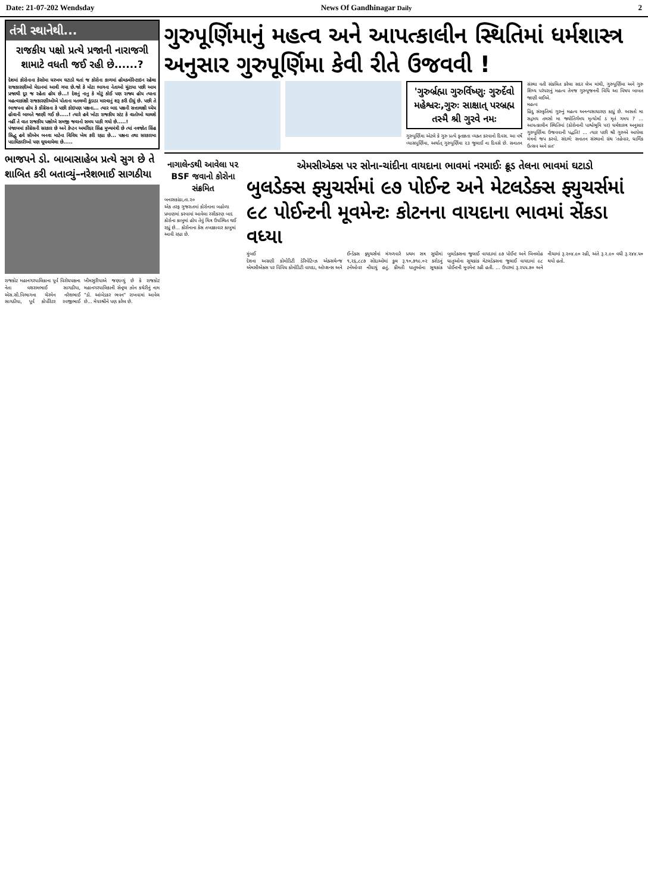Date: 21-07-202 Wendsday News Of Gandhinagar Daily 2
તંત્રી સ્થાનેથી...
રાજકીય પક્ષો પ્રત્યે પ્રજાની નારાજગી શામાટે વધતી જઈ રહી છે......?
દેશમાં કોરોનાના કેસોમા ધરખમ ઘટાડો થતાં જ કોરોના કાળમાં હોમક્વોરેન્ટાઇન રહેલા રાજકારણીઓ મેદાનમાં આવી ગયા છે.જો કે મોટા ભાગના નેતાઓ ચુંટાયા પછી આમ પ્રજાથી દૂર જ રહેતા હોય છે...! દેશનું નાનુ કે મોટું કોઈ પણ રાજ્ય હોય ત્યાના મહત્વાકાંક્ષી રાજકારણીઓએ પોતાના મતલબી કુંડાડા મારવાનું શરૂ કરી દીધું છે. પછી તે ભાજપના હોય કે કોંગ્રેસના કે પછી કોઇપણ પક્ષના... ત્યાર બાદ પક્ષની સત્તાલક્ષી ધ્યેય હોવાની બાબતે જાણી ગઈ છે.....! ત્યારે હવે ખોટા રાજકીય સ્ટંટ કે વાતોઓ ચાલશે નહીં તે વાત રાજકીય પક્ષોએ સમજી જવાનો સમય પાકી ગયો છે.....!
પંજાબમાં કોંગ્રેસની સરકાર છે અને કેપ્ટન અમરિંદર સિંહ મુખ્યમંત્રી છે ત્યાં નવજોત સિંહ સિદ્ધુ હવે સીએમ બનવા માટેના વિવિધ ખેલ કરી રહ્યા છે... પક્ષના તથા સરકારમા પદાધિકારીઓ પણ ઘૂઘવાયેલા છે.....
ભાજપને ડો. બાબાસાહેબ પ્રત્યે સુગ છે તે શાબિત કરી બતાવ્યું–નરેશભાઈ સાગઠીયા
રાજકોટ મહાનગરપાલિકાના પૂર્વ વિરોધપક્ષના નેતા વશરામભાઈ સાગઠીયા, એસ.સી.વિભાગના ચેરમેન નરેશભાઈ સાગઠીયા, પૂર્વ કોર્પોરેટર રવજીભાઈ ખીમસુરીયાએ જણાવ્યું છે કે રાજકોટ મહાનગરપાલિકાની સેન્ટ્રલ ઝોન કચેરીનું નામ "ડો. આંબેડકર ભવન" રાખવામાં આવેલ છે... મેયરશ્રીને પણ કરેલ છે.
ગુરુપૂર્ણિમાનું મહત્વ અને આપત્કાલીન સ્થિતિમાં ધર્મશાસ્ત્ર અનુસાર ગુરુપૂર્ણિમા કેવી રીતે ઉજવવી !
'ગુરુર્બ્રહ્મા ગુરુર્વિષ્ણુઃ ગુરુર્દેવો મહેશ્વરઃ,ગુરુઃ સાક્ષાત્ પરબ્રહ્મ તસ્મૈ શ્રી ગુરવે નમઃ
ગુરુપૂર્ણિમા એટલે કે ગુરુ પ્રત્યે કૃતજ્ઞતા વ્યક્ત કરવાનો દિવસ. આ વર્ષે વ્યાસપૂર્ણિમા, અર્થાત્ ગુરુપૂર્ણિમા ૨૩ જુલાઈ ના દિવસે છે. સનાતન સંસ્થા વતી સંકલિત કરેલા સદર લેખ માંથી, ગુરુપૂર્ણિમા અને ગુરુ શિષ્ય પરંપરાનું મહત્વ તેમજ ગુરુપૂજનની વિધિ આ વિષય બાબત જાણી લઈએ.
મહત્વ
હિંદુ સંસ્કૃતિમાં ગુરુનું મહત્વ અનન્યસાધારણ કહ્યું છે. અસતો મા સદ્ગમય તમસો મા જ્યોતિર્ગમય મૃત્યોર્મા ડ મૃતં ગમય ? ... આપત્કાલીન સ્થિતિમાં (કોરોનાની પાર્શ્વભૂમિ પર) ધર્મશાસ્ત્ર અનુસાર ગુરુપૂર્ણિમા ઉજવવાની પદ્ધતિ! ... ત્યાર પછી શ્રી ગુરુએ આપેલા મંત્રનો જપ કરવો. સંદર્ભ: સનાતન સંસ્થાનો ગ્રંથ 'તહેવાર, ધાર્મિક ઉત્સવ અને વ્રત'
નાગાલેન્ડથી આવેલા ૫૨ BSF જવાનો કોરોના સંક્રમિત
બનાસકાંઠા,તા.૨૦
એક તરફ ગુજરાતમાં કોરોનાના બહોળા પ્રમાણમાં કરવામાં આવેલા રસીકરણ બાદ કોરોના કાબુમાં હોય તેવું ચિત્ર ઉપસ્થિત થઈ રહ્યું છે... કોરોનાના કેસ તબક્કાવાર કાબુમાં આવી રહ્યા છે.
એમસીએક્સ પર સોના-ચાંદીના વાયદાના ભાવમાં નરમાઈઃ ક્રૂડ તેલના ભાવમાં ઘટાડો
બુલડેક્સ ફ્યુચર્સમાં ૯૭ પોઈન્ટ અને મેટલડેક્સ ફ્યુચર્સમાં ૯૮ પોઈન્ટની મૂવમેન્ટઃ કોટનના વાયદાના ભાવમાં સેંકડા વધ્યા
મુંબઈ
દેશના અગ્રણી કોમોડિટી ડેરિવેટિવ્ઝ એક્સચેન્જ એમસીએક્સ પર વિવિધ કોમોડિટી વાયદા, ઓપ્શન્સ અને ઈન્ડેક્સ ફ્યુચર્સમાં મંગળવારે પ્રથમ સત્ર સુધીમાં ૧,૨૬,૮૮૭ સોદાઓમાં કુલ રૂ.૧૦,૭૧૯.૦૨ કરોડનું ટર્નઓવર નોંધાયું હતું. કીમતી ધાતુઓના સૂચકાંક બુલડેક્સના જુલાઈ વાયદામાં ૯૭ પોઈન્ટ અને બિનલોહ ધાતુઓના સૂચકાંક મેટલડેક્સના જુલાઈ વાયદામાં ૯૮ પોઈન્ટની મૂવમેન્ટ રહી હતી. ... ઉપરમાં રૂ.૨૫૫.૭૦ અને નીચામાં રૂ.૨૦૪.૯૦ રહી, અંતે રૂ.૨.૯૦ વધી રૂ.૨૪૪.૫૦ થયો હતો.